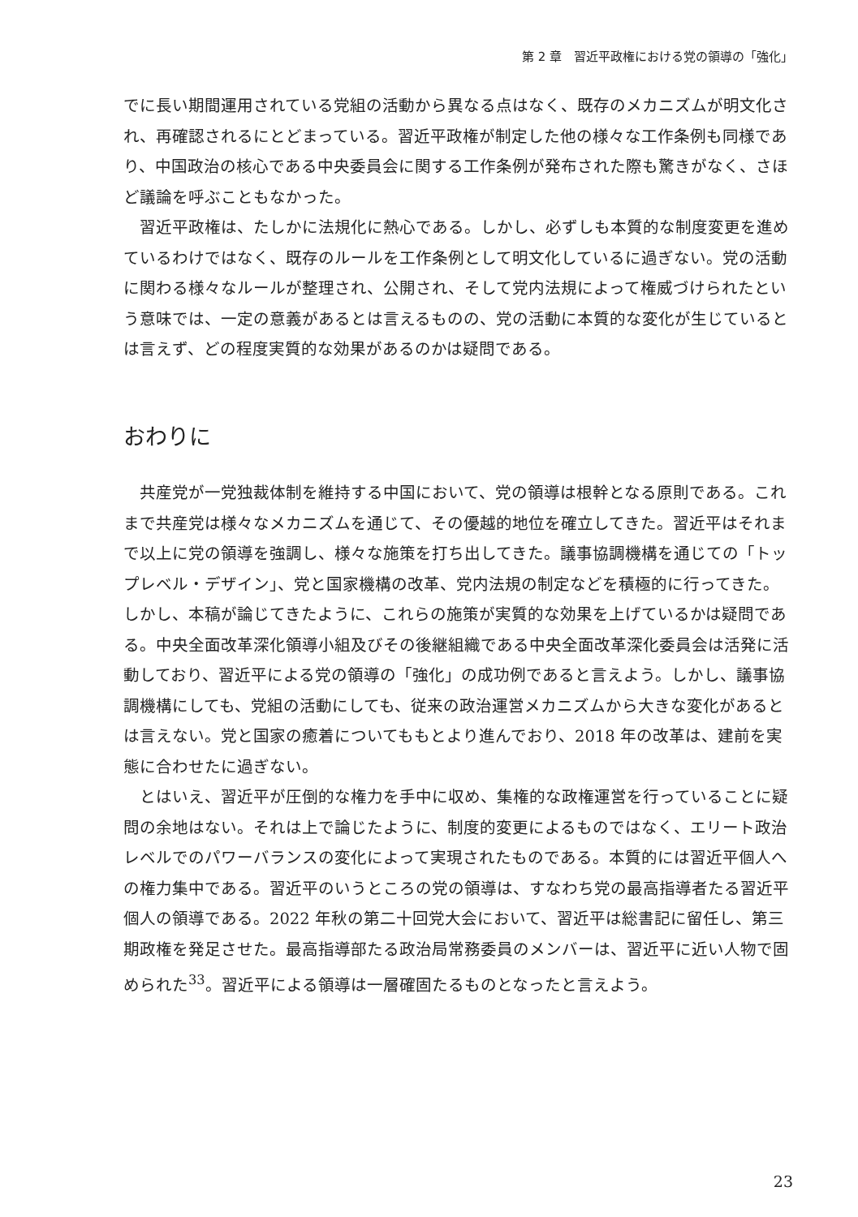第 2 章　習近平政権における党の領導の「強化」
でに長い期間運用されている党組の活動から異なる点はなく、既存のメカニズムが明文化され、再確認されるにとどまっている。習近平政権が制定した他の様々な工作条例も同様であり、中国政治の核心である中央委員会に関する工作条例が発布された際も驚きがなく、さほど議論を呼ぶこともなかった。
習近平政権は、たしかに法規化に熱心である。しかし、必ずしも本質的な制度変更を進めているわけではなく、既存のルールを工作条例として明文化しているに過ぎない。党の活動に関わる様々なルールが整理され、公開され、そして党内法規によって権威づけられたという意味では、一定の意義があるとは言えるものの、党の活動に本質的な変化が生じているとは言えず、どの程度実質的な効果があるのかは疑問である。
おわりに
共産党が一党独裁体制を維持する中国において、党の領導は根幹となる原則である。これまで共産党は様々なメカニズムを通じて、その優越的地位を確立してきた。習近平はそれまで以上に党の領導を強調し、様々な施策を打ち出してきた。議事協調機構を通じての「トップレベル・デザイン」、党と国家機構の改革、党内法規の制定などを積極的に行ってきた。しかし、本稿が論じてきたように、これらの施策が実質的な効果を上げているかは疑問である。中央全面改革深化領導小組及びその後継組織である中央全面改革深化委員会は活発に活動しており、習近平による党の領導の「強化」の成功例であると言えよう。しかし、議事協調機構にしても、党組の活動にしても、従来の政治運営メカニズムから大きな変化があるとは言えない。党と国家の癒着についてももとより進んでおり、2018 年の改革は、建前を実態に合わせたに過ぎない。
とはいえ、習近平が圧倒的な権力を手中に収め、集権的な政権運営を行っていることに疑問の余地はない。それは上で論じたように、制度的変更によるものではなく、エリート政治レベルでのパワーバランスの変化によって実現されたものである。本質的には習近平個人への権力集中である。習近平のいうところの党の領導は、すなわち党の最高指導者たる習近平個人の領導である。2022 年秋の第二十回党大会において、習近平は総書記に留任し、第三期政権を発足させた。最高指導部たる政治局常務委員のメンバーは、習近平に近い人物で固められた<sup>33</sup>。習近平による領導は一層確固たるものとなったと言えよう。
23